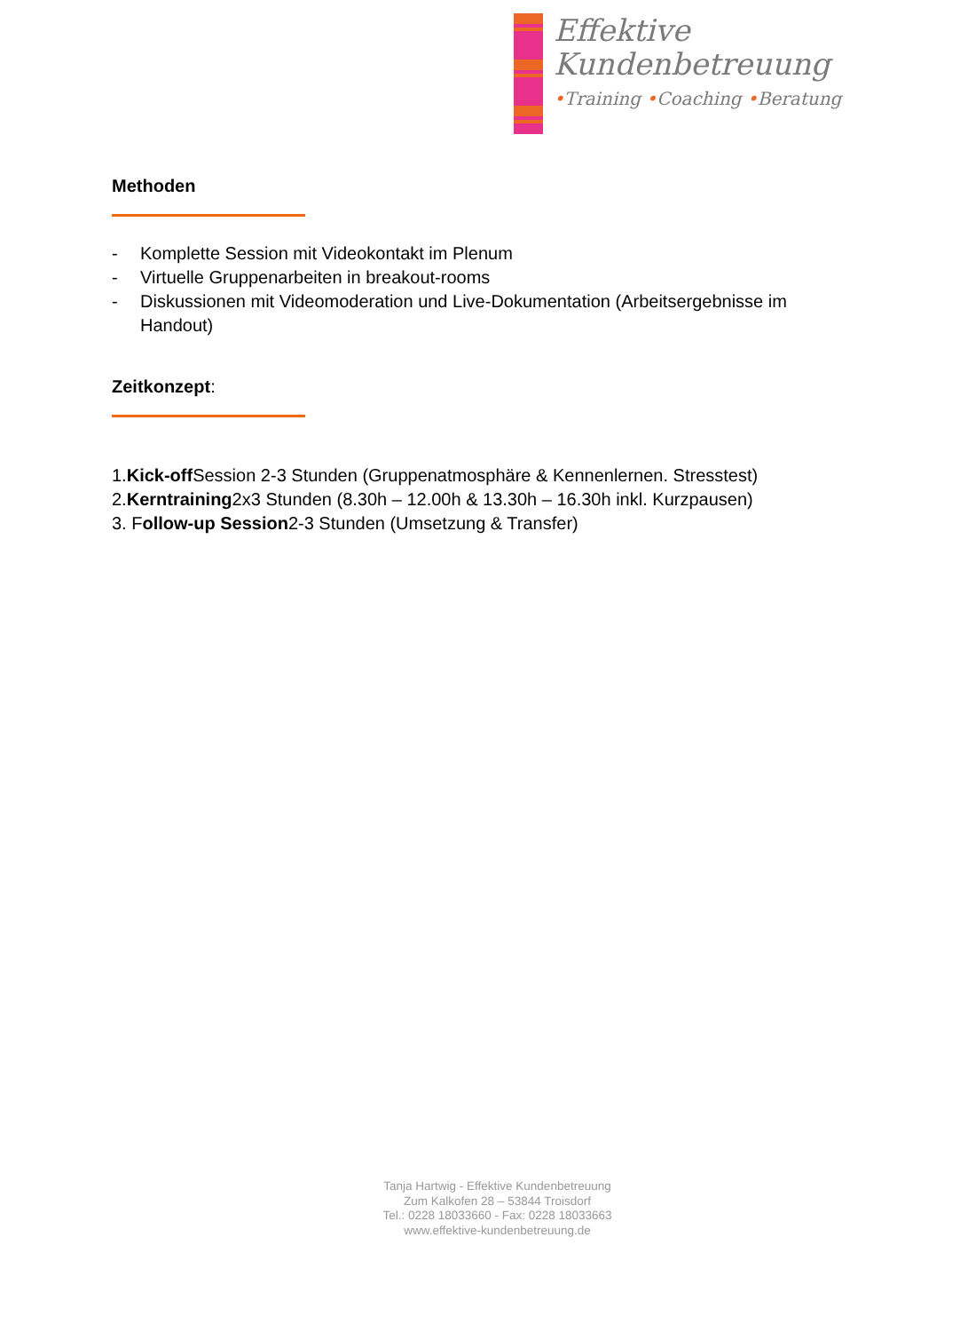Effektive
Kundenbetreuung
•Training •Coaching •Beratung
Methoden
- Komplette Session mit Videokontakt im Plenum
- Virtuelle Gruppenarbeiten in breakout-rooms
- Diskussionen mit Videomoderation und Live-Dokumentation (Arbeitsergebnisse im Handout)
Zeitkonzept:
1. Kick-off Session 2-3 Stunden (Gruppenatmosphäre & Kennenlernen. Stresstest)
2. Kerntraining 2x3 Stunden (8.30h – 12.00h & 13.30h – 16.30h inkl. Kurzpausen)
3. F ollow-up Session 2-3 Stunden (Umsetzung & Transfer)
Tanja Hartwig - Effektive Kundenbetreuung
Zum Kalkofen 28 – 53844 Troisdorf
Tel.: 0228 18033660 - Fax: 0228 18033663
www.effektive-kundenbetreuung.de